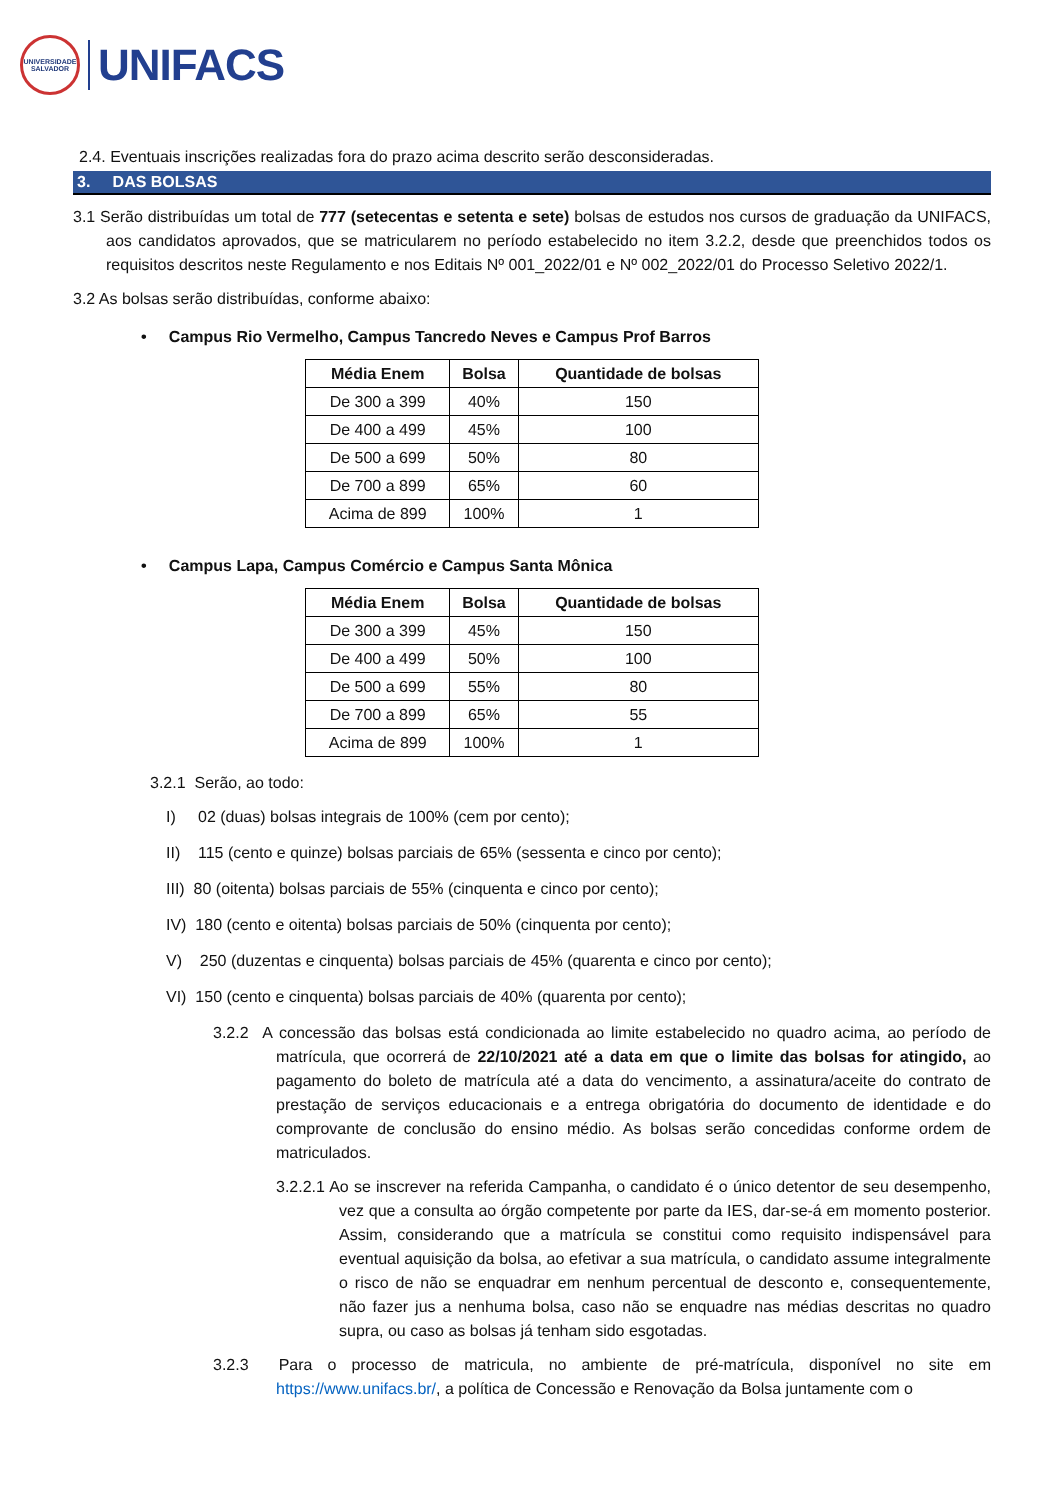UNIVERSIDADE SALVADOR
UNIFACS
2.4. Eventuais inscrições realizadas fora do prazo acima descrito serão desconsideradas.
3. DAS BOLSAS
3.1 Serão distribuídas um total de 777 (setecentas e setenta e sete) bolsas de estudos nos cursos de graduação da UNIFACS, aos candidatos aprovados, que se matricularem no período estabelecido no item 3.2.2, desde que preenchidos todos os requisitos descritos neste Regulamento e nos Editais Nº 001_2022/01 e Nº 002_2022/01 do Processo Seletivo 2022/1.
3.2 As bolsas serão distribuídas, conforme abaixo:
• Campus Rio Vermelho, Campus Tancredo Neves e Campus Prof Barros
| Média Enem | Bolsa | Quantidade de bolsas |
| --- | --- | --- |
| De 300 a 399 | 40% | 150 |
| De 400 a 499 | 45% | 100 |
| De 500 a 699 | 50% | 80 |
| De 700 a 899 | 65% | 60 |
| Acima de 899 | 100% | 1 |
• Campus Lapa, Campus Comércio e Campus Santa Mônica
| Média Enem | Bolsa | Quantidade de bolsas |
| --- | --- | --- |
| De 300 a 399 | 45% | 150 |
| De 400 a 499 | 50% | 100 |
| De 500 a 699 | 55% | 80 |
| De 700 a 899 | 65% | 55 |
| Acima de 899 | 100% | 1 |
3.2.1 Serão, ao todo:
I) 02 (duas) bolsas integrais de 100% (cem por cento);
II) 115 (cento e quinze) bolsas parciais de 65% (sessenta e cinco por cento);
III) 80 (oitenta) bolsas parciais de 55% (cinquenta e cinco por cento);
IV) 180 (cento e oitenta) bolsas parciais de 50% (cinquenta por cento);
V) 250 (duzentas e cinquenta) bolsas parciais de 45% (quarenta e cinco por cento);
VI) 150 (cento e cinquenta) bolsas parciais de 40% (quarenta por cento);
3.2.2 A concessão das bolsas está condicionada ao limite estabelecido no quadro acima, ao período de matrícula, que ocorrerá de 22/10/2021 até a data em que o limite das bolsas for atingido, ao pagamento do boleto de matrícula até a data do vencimento, a assinatura/aceite do contrato de prestação de serviços educacionais e a entrega obrigatória do documento de identidade e do comprovante de conclusão do ensino médio. As bolsas serão concedidas conforme ordem de matriculados.
3.2.2.1 Ao se inscrever na referida Campanha, o candidato é o único detentor de seu desempenho, vez que a consulta ao órgão competente por parte da IES, dar-se-á em momento posterior. Assim, considerando que a matrícula se constitui como requisito indispensável para eventual aquisição da bolsa, ao efetivar a sua matrícula, o candidato assume integralmente o risco de não se enquadrar em nenhum percentual de desconto e, consequentemente, não fazer jus a nenhuma bolsa, caso não se enquadre nas médias descritas no quadro supra, ou caso as bolsas já tenham sido esgotadas.
3.2.3 Para o processo de matricula, no ambiente de pré-matrícula, disponível no site em https://www.unifacs.br/, a política de Concessão e Renovação da Bolsa juntamente com o